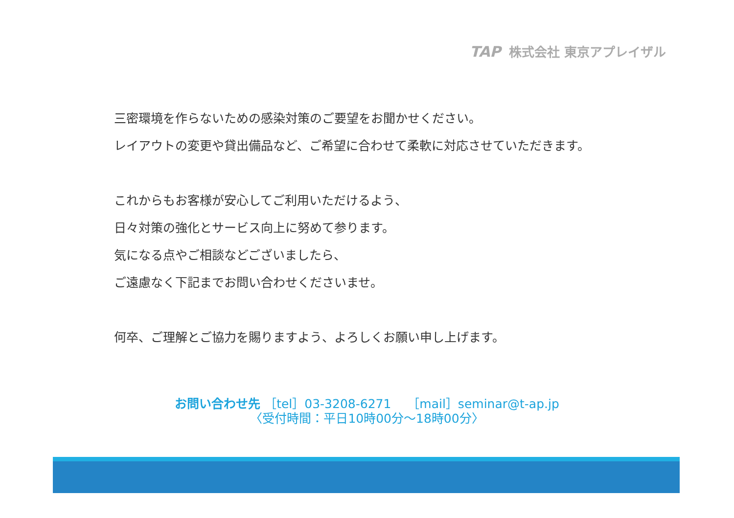TAP 株式会社 東京アプレイザル
三密環境を作らないための感染対策のご要望をお聞かせください。
レイアウトの変更や貸出備品など、ご希望に合わせて柔軟に対応させていただきます。
これからもお客様が安心してご利用いただけるよう、
日々対策の強化とサービス向上に努めて参ります。
気になる点やご相談などございましたら、
ご遠慮なく下記までお問い合わせくださいませ。
何卒、ご理解とご協力を賜りますよう、よろしくお願い申し上げます。
お問い合わせ先 ［tel］03-3208-6271 　［mail］seminar@t-ap.jp
〈受付時間：平日10時00分～18時00分〉